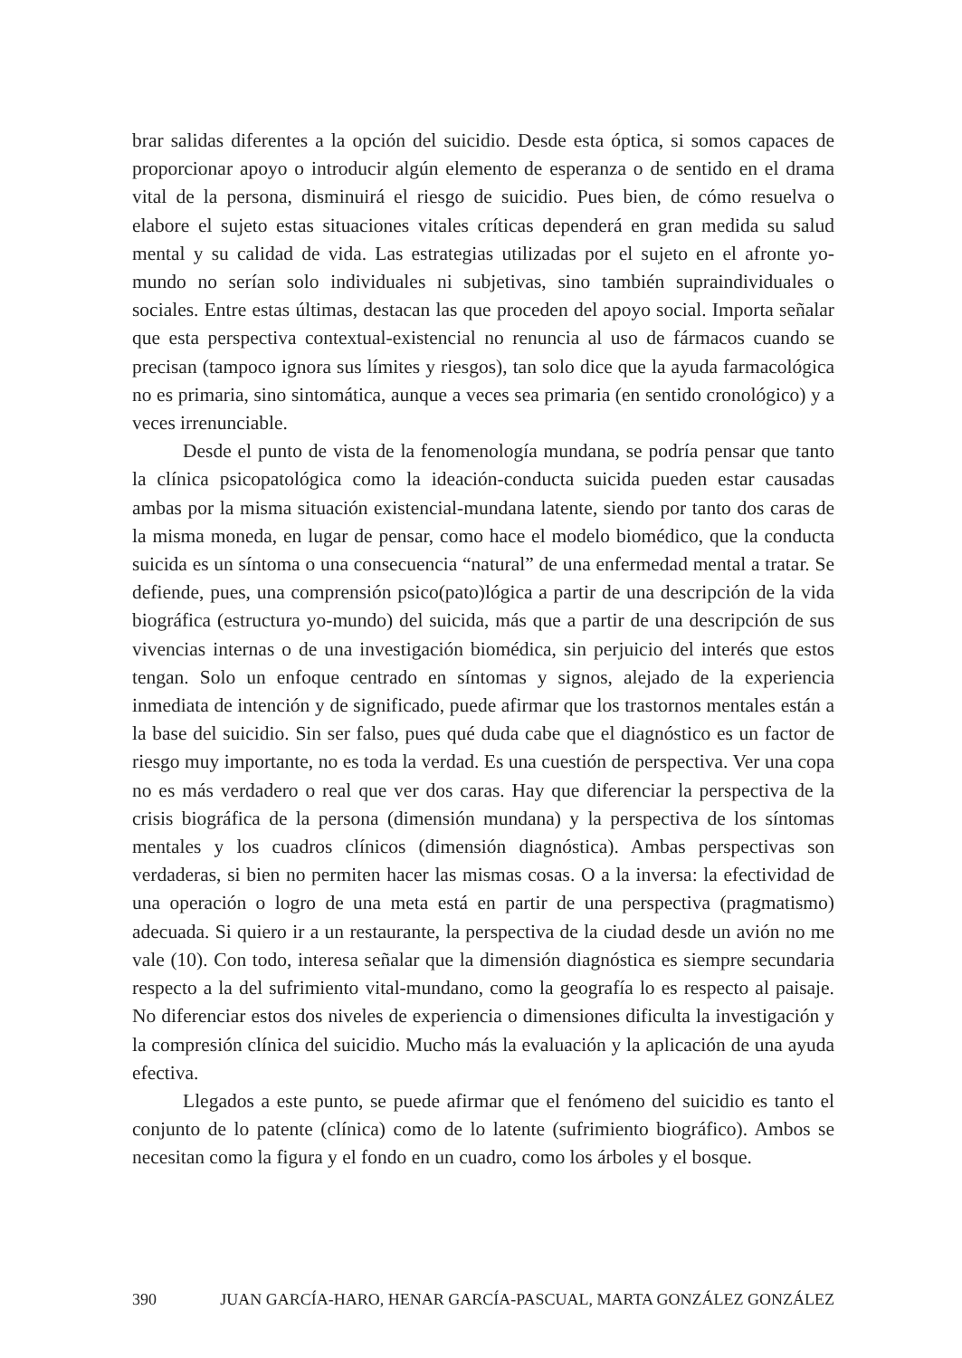brar salidas diferentes a la opción del suicidio. Desde esta óptica, si somos capaces de proporcionar apoyo o introducir algún elemento de esperanza o de sentido en el drama vital de la persona, disminuirá el riesgo de suicidio. Pues bien, de cómo resuelva o elabore el sujeto estas situaciones vitales críticas dependerá en gran medida su salud mental y su calidad de vida. Las estrategias utilizadas por el sujeto en el afronte yo-mundo no serían solo individuales ni subjetivas, sino también supraindividuales o sociales. Entre estas últimas, destacan las que proceden del apoyo social. Importa señalar que esta perspectiva contextual-existencial no renuncia al uso de fármacos cuando se precisan (tampoco ignora sus límites y riesgos), tan solo dice que la ayuda farmacológica no es primaria, sino sintomática, aunque a veces sea primaria (en sentido cronológico) y a veces irrenunciable.
Desde el punto de vista de la fenomenología mundana, se podría pensar que tanto la clínica psicopatológica como la ideación-conducta suicida pueden estar causadas ambas por la misma situación existencial-mundana latente, siendo por tanto dos caras de la misma moneda, en lugar de pensar, como hace el modelo biomédico, que la conducta suicida es un síntoma o una consecuencia “natural” de una enfermedad mental a tratar. Se defiende, pues, una comprensión psico(pato)lógica a partir de una descripción de la vida biográfica (estructura yo-mundo) del suicida, más que a partir de una descripción de sus vivencias internas o de una investigación biomédica, sin perjuicio del interés que estos tengan. Solo un enfoque centrado en síntomas y signos, alejado de la experiencia inmediata de intención y de significado, puede afirmar que los trastornos mentales están a la base del suicidio. Sin ser falso, pues qué duda cabe que el diagnóstico es un factor de riesgo muy importante, no es toda la verdad. Es una cuestión de perspectiva. Ver una copa no es más verdadero o real que ver dos caras. Hay que diferenciar la perspectiva de la crisis biográfica de la persona (dimensión mundana) y la perspectiva de los síntomas mentales y los cuadros clínicos (dimensión diagnóstica). Ambas perspectivas son verdaderas, si bien no permiten hacer las mismas cosas. O a la inversa: la efectividad de una operación o logro de una meta está en partir de una perspectiva (pragmatismo) adecuada. Si quiero ir a un restaurante, la perspectiva de la ciudad desde un avión no me vale (10). Con todo, interesa señalar que la dimensión diagnóstica es siempre secundaria respecto a la del sufrimiento vital-mundano, como la geografía lo es respecto al paisaje. No diferenciar estos dos niveles de experiencia o dimensiones dificulta la investigación y la compresión clínica del suicidio. Mucho más la evaluación y la aplicación de una ayuda efectiva.
Llegados a este punto, se puede afirmar que el fenómeno del suicidio es tanto el conjunto de lo patente (clínica) como de lo latente (sufrimiento biográfico). Ambos se necesitan como la figura y el fondo en un cuadro, como los árboles y el bosque.
390 JUAN GARCÍA-HARO, HENAR GARCÍA-PASCUAL, MARTA GONZÁLEZ GONZÁLEZ